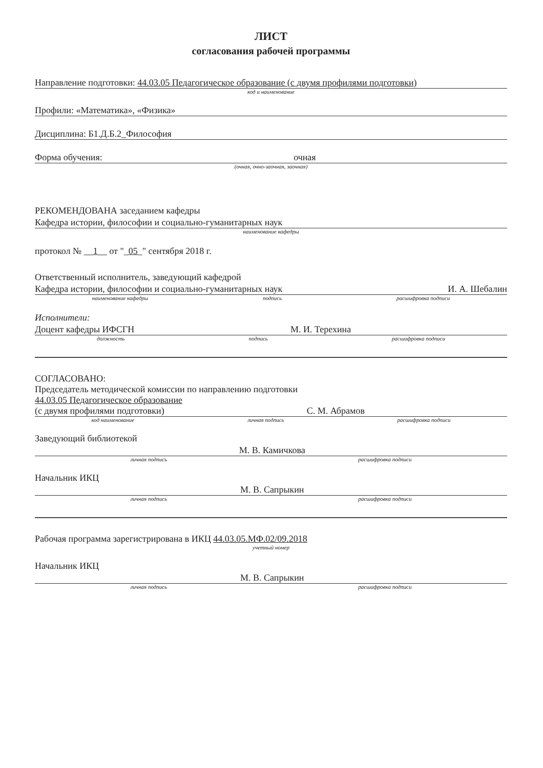ЛИСТ
согласования рабочей программы
Направление подготовки: 44.03.05 Педагогическое образование (с двумя профилями подготовки)
код и наименование
Профили: «Математика», «Физика»
Дисциплина: Б1.Д.Б.2_Философия
Форма обучения: очная
(очная, очно-заочная, заочная)
РЕКОМЕНДОВАНА заседанием кафедры
Кафедра истории, философии и социально-гуманитарных наук
наименование кафедры
протокол № __1__ от "_05_" сентября 2018 г.
Ответственный исполнитель, заведующий кафедрой
Кафедра истории, философии и социально-гуманитарных наук И. А. Шебалин
наименование кафедры подпись расшифровка подписи
Исполнители:
Доцент кафедры ИФСГН М. И. Терехина
должность подпись расшифровка подписи
СОГЛАСОВАНО:
Председатель методической комиссии по направлению подготовки
44.03.05 Педагогическое образование
(с двумя профилями подготовки) С. М. Абрамов
код наименование личная подпись расшифровка подписи
Заведующий библиотекой
М. В. Камичкова
личная подпись расшифровка подписи
Начальник ИКЦ
М. В. Сапрыкин
личная подпись расшифровка подписи
Рабочая программа зарегистрирована в ИКЦ 44.03.05.МФ.02/09.2018
учетный номер
Начальник ИКЦ
М. В. Сапрыкин
личная подпись расшифровка подписи